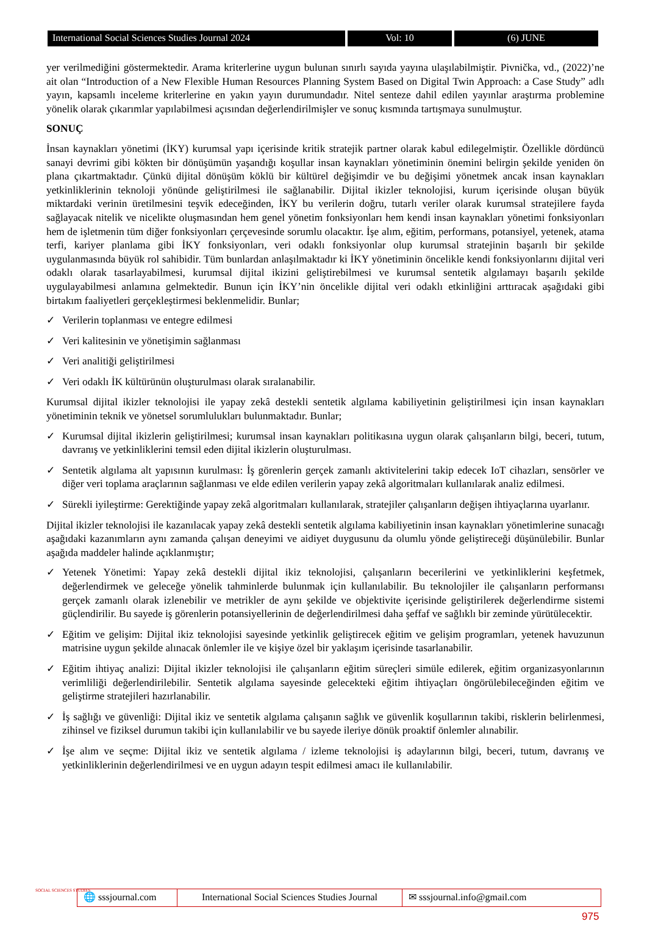International Social Sciences Studies Journal 2024
Vol: 10 (6) JUNE
yer verilmediğini göstermektedir. Arama kriterlerine uygun bulunan sınırlı sayıda yayına ulaşılabilmiştir. Pivnička, vd., (2022)’ne ait olan “Introduction of a New Flexible Human Resources Planning System Based on Digital Twin Approach: a Case Study” adlı yayın, kapsamlı inceleme kriterlerine en yakın yayın durumundadır. Nitel senteze dahil edilen yayınlar araştırma problemine yönelik olarak çıkarımlar yapılabilmesi açısından değerlendirilmişler ve sonuç kısmında tartışmaya sunulmuştur.
SONUÇ
İnsan kaynakları yönetimi (İKY) kurumsal yapı içerisinde kritik stratejik partner olarak kabul edilegelmiştir. Özellikle dördüncü sanayi devrimi gibi kökten bir dönüşümün yaşandığı koşullar insan kaynakları yönetiminin önemini belirgin şekilde yeniden ön plana çıkartmaktadır. Çünkü dijital dönüşüm köklü bir kültürel değişimdir ve bu değişimi yönetmek ancak insan kaynakları yetkinliklerinin teknoloji yönünde geliştirilmesi ile sağlanabilir. Dijital ikizler teknolojisi, kurum içerisinde oluşan büyük miktardaki verinin üretilmesini teşvik edeceğinden, İKY bu verilerin doğru, tutarlı veriler olarak kurumsal stratejilere fayda sağlayacak nitelik ve nicelikte oluşmasından hem genel yönetim fonksiyonları hem kendi insan kaynakları yönetimi fonksiyonları hem de işletmenin tüm diğer fonksiyonları çerçevesinde sorumlu olacaktır. İşe alım, eğitim, performans, potansiyel, yetenek, atama terfi, kariyer planlama gibi İKY fonksiyonları, veri odaklı fonksiyonlar olup kurumsal stratejinin başarılı bir şekilde uygulanmasında büyük rol sahibidir. Tüm bunlardan anlaşılmaktadır ki İKY yönetiminin öncelikle kendi fonksiyonlarını dijital veri odaklı olarak tasarlayabilmesi, kurumsal dijital ikizini geliştirebilmesi ve kurumsal sentetik algılamayı başarılı şekilde uygulayabilmesi anlamına gelmektedir. Bunun için İKY’nin öncelikle dijital veri odaklı etkinliğini arttıracak aşağıdaki gibi birtakım faaliyetleri gerçekleştirmesi beklenmelidir. Bunlar;
✓ Verilerin toplanması ve entegre edilmesi
✓ Veri kalitesinin ve yönetişimin sağlanması
✓ Veri analitiği geliştirilmesi
✓ Veri odaklı İK kültürünün oluşturulması olarak sıralanabilir.
Kurumsal dijital ikizler teknolojisi ile yapay zekâ destekli sentetik algılama kabiliyetinin geliştirilmesi için insan kaynakları yönetiminin teknik ve yönetsel sorumlulukları bulunmaktadır. Bunlar;
✓ Kurumsal dijital ikizlerin geliştirilmesi; kurumsal insan kaynakları politikasına uygun olarak çalışanların bilgi, beceri, tutum, davranış ve yetkinliklerini temsil eden dijital ikizlerin oluşturulması.
✓ Sentetik algılama alt yapısının kurulması: İş görenlerin gerçek zamanlı aktivitelerini takip edecek IoT cihazları, sensörler ve diğer veri toplama araçlarının sağlanması ve elde edilen verilerin yapay zekâ algoritmaları kullanılarak analiz edilmesi.
✓ Sürekli iyileştirme: Gerektiğinde yapay zekâ algoritmaları kullanılarak, stratejiler çalışanların değişen ihtiyaçlarına uyarlanır.
Dijital ikizler teknolojisi ile kazanılacak yapay zekâ destekli sentetik algılama kabiliyetinin insan kaynakları yönetimlerine sunacağı aşağıdaki kazanımların aynı zamanda çalışan deneyimi ve aidiyet duygusunu da olumlu yönde geliştireceği düşünülebilir. Bunlar aşağıda maddeler halinde açıklanmıştır;
✓ Yetenek Yönetimi: Yapay zekâ destekli dijital ikiz teknolojisi, çalışanların becerilerini ve yetkinliklerini keşfetmek, değerlendirmek ve geleceğe yönelik tahminlerde bulunmak için kullanılabilir. Bu teknolojiler ile çalışanların performansı gerçek zamanlı olarak izlenebilir ve metrikler de aynı şekilde ve objektivite içerisinde geliştirilerek değerlendirme sistemi güçlendirilir. Bu sayede iş görenlerin potansiyellerinin de değerlendirilmesi daha şeffaf ve sağlıklı bir zeminde yürütülecektir.
✓ Eğitim ve gelişim: Dijital ikiz teknolojisi sayesinde yetkinlik geliştirecek eğitim ve gelişim programları, yetenek havuzunun matrisine uygun şekilde alınacak önlemler ile ve kişiye özel bir yaklaşım içerisinde tasarlanabilir.
✓ Eğitim ihtiyaç analizi: Dijital ikizler teknolojisi ile çalışanların eğitim süreçleri simüle edilerek, eğitim organizasyonlarının verimliliği değerlendirilebilir. Sentetik algılama sayesinde gelecekteki eğitim ihtiyaçları öngörülebileceğinden eğitim ve geliştirme stratejileri hazırlanabilir.
✓ İş sağlığı ve güvenliği: Dijital ikiz ve sentetik algılama çalışanın sağlık ve güvenlik koşullarının takibi, risklerin belirlenmesi, zihinsel ve fiziksel durumun takibi için kullanılabilir ve bu sayede ileriye dönük proaktif önlemler alınabilir.
✓ İşe alım ve seçme: Dijital ikiz ve sentetik algılama / izleme teknolojisi iş adaylarının bilgi, beceri, tutum, davranış ve yetkinliklerinin değerlendirilmesi ve en uygun adayın tespit edilmesi amacı ile kullanılabilir.
SOCIAL SCIENCES STUDIES
🌐 sssjournal.com
International Social Sciences Studies Journal
✉ sssjournal.info@gmail.com
975